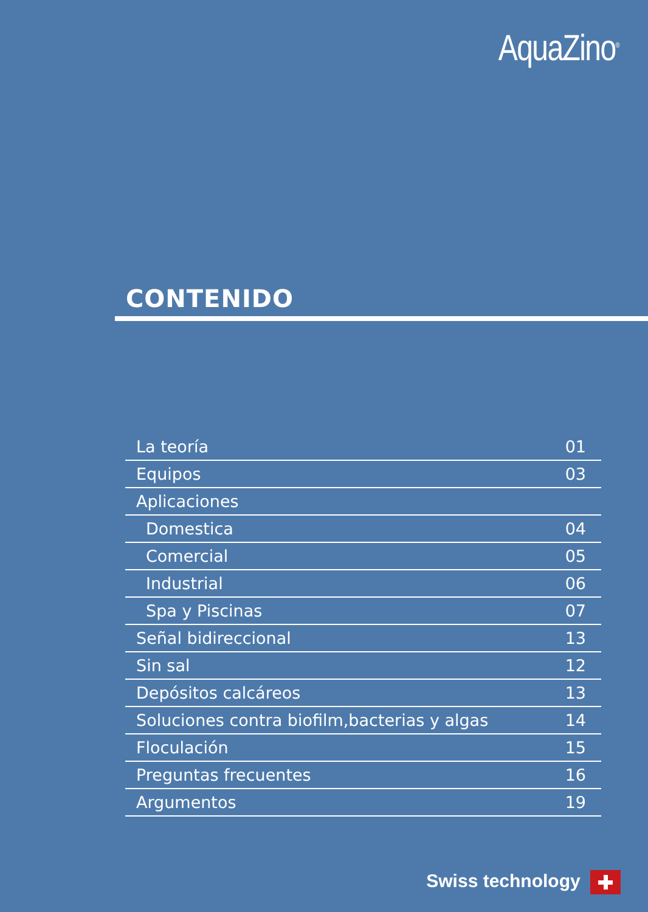AquaZino<sup>®</sup>
CONTENIDO
| La teoría | 01 |
| Equipos | 03 |
| Aplicaciones | |
| Domestica | 04 |
| Comercial | 05 |
| Industrial | 06 |
| Spa y Piscinas | 07 |
| Señal bidireccional | 13 |
| Sin sal | 12 |
| Depósitos calcáreos | 13 |
| Soluciones contra biofilm,bacterias y algas | 14 |
| Floculación | 15 |
| Preguntas frecuentes | 16 |
| Argumentos | 19 |
Swiss technology